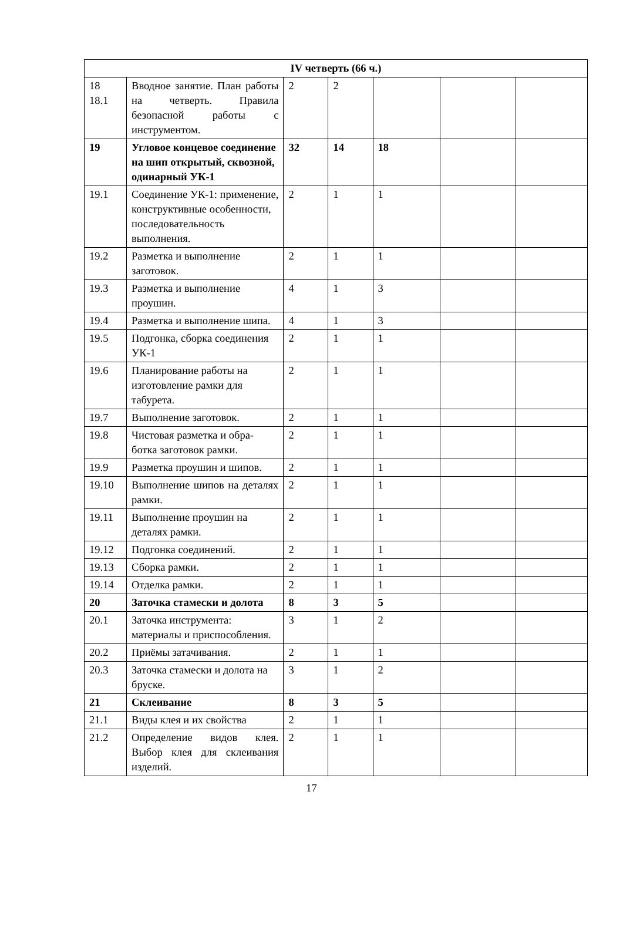| IV четверть (66 ч.) | | | | | | |
| 18 18.1 | Вводное занятие. План работы на четверть. Правила безопасной работы с инструментом. | 2 | 2 | | | |
| 19 | Угловое концевое соединение на шип открытый, сквозной, одинарный УК-1 | 32 | 14 | 18 | | |
| 19.1 | Соединение УК-1: применение, конструктивные особенности, последовательность выполнения. | 2 | 1 | 1 | | |
| 19.2 | Разметка и выполнение заготовок. | 2 | 1 | 1 | | |
| 19.3 | Разметка и выполнение проушин. | 4 | 1 | 3 | | |
| 19.4 | Разметка и выполнение шипа. | 4 | 1 | 3 | | |
| 19.5 | Подгонка, сборка соединения УК-1 | 2 | 1 | 1 | | |
| 19.6 | Планирование работы на изготовление рамки для табурета. | 2 | 1 | 1 | | |
| 19.7 | Выполнение заготовок. | 2 | 1 | 1 | | |
| 19.8 | Чистовая разметка и обра-ботка заготовок рамки. | 2 | 1 | 1 | | |
| 19.9 | Разметка проушин и шипов. | 2 | 1 | 1 | | |
| 19.10 | Выполнение шипов на деталях рамки. | 2 | 1 | 1 | | |
| 19.11 | Выполнение проушин на деталях рамки. | 2 | 1 | 1 | | |
| 19.12 | Подгонка соединений. | 2 | 1 | 1 | | |
| 19.13 | Сборка рамки. | 2 | 1 | 1 | | |
| 19.14 | Отделка рамки. | 2 | 1 | 1 | | |
| 20 | Заточка стамески и долота | 8 | 3 | 5 | | |
| 20.1 | Заточка инструмента: материалы и приспособления. | 3 | 1 | 2 | | |
| 20.2 | Приёмы затачивания. | 2 | 1 | 1 | | |
| 20.3 | Заточка стамески и долота на бруске. | 3 | 1 | 2 | | |
| 21 | Склеивание | 8 | 3 | 5 | | |
| 21.1 | Виды клея и их свойства | 2 | 1 | 1 | | |
| 21.2 | Определение видов клея. Выбор клея для склеивания изделий. | 2 | 1 | 1 | | |
17